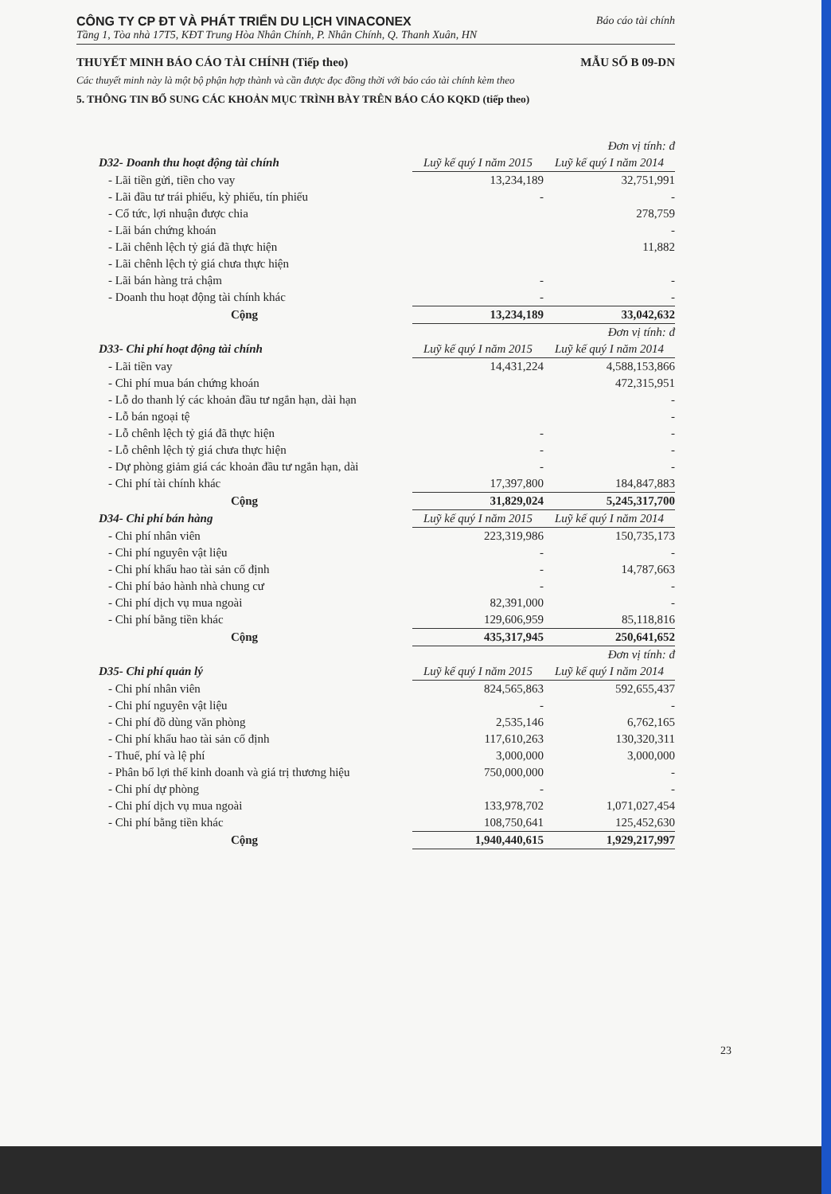CÔNG TY CP ĐT VÀ PHÁT TRIỂN DU LỊCH VINACONEX Báo cáo tài chính
Tầng 1, Tòa nhà 17T5, KĐT Trung Hòa Nhân Chính, P. Nhân Chính, Q. Thanh Xuân, HN
THUYẾT MINH BÁO CÁO TÀI CHÍNH (Tiếp theo) MẪU SỐ B 09-DN
Các thuyết minh này là một bộ phận hợp thành và cần được đọc đồng thời với báo cáo tài chính kèm theo
5. THÔNG TIN BỔ SUNG CÁC KHOẢN MỤC TRÌNH BÀY TRÊN BÁO CÁO KQKD (tiếp theo)
| | | Đơn vị tính: đ |
| D32- Doanh thu hoạt động tài chính | Luỹ kế quý I năm 2015 | Luỹ kế quý I năm 2014 |
| - Lãi tiền gửi, tiền cho vay | 13,234,189 | 32,751,991 |
| - Lãi đầu tư trái phiếu, kỳ phiếu, tín phiếu | - | - |
| - Cổ tức, lợi nhuận được chia | | 278,759 |
| - Lãi bán chứng khoán | | - |
| - Lãi chênh lệch tỷ giá đã thực hiện | | 11,882 |
| - Lãi chênh lệch tỷ giá chưa thực hiện | | |
| - Lãi bán hàng trả chậm | - | - |
| - Doanh thu hoạt động tài chính khác | - | - |
| Cộng | 13,234,189 | 33,042,632 |
| | | Đơn vị tính: đ |
| D33- Chi phí hoạt động tài chính | Luỹ kế quý I năm 2015 | Luỹ kế quý I năm 2014 |
| - Lãi tiền vay | 14,431,224 | 4,588,153,866 |
| - Chi phí mua bán chứng khoán | | 472,315,951 |
| - Lỗ do thanh lý các khoản đầu tư ngắn hạn, dài hạn | | - |
| - Lỗ bán ngoại tệ | | - |
| - Lỗ chênh lệch tỷ giá đã thực hiện | - | - |
| - Lỗ chênh lệch tỷ giá chưa thực hiện | - | - |
| - Dự phòng giảm giá các khoản đầu tư ngắn hạn, dài | - | - |
| - Chi phí tài chính khác | 17,397,800 | 184,847,883 |
| Cộng | 31,829,024 | 5,245,317,700 |
| D34- Chi phí bán hàng | Luỹ kế quý I năm 2015 | Luỹ kế quý I năm 2014 |
| - Chi phí nhân viên | 223,319,986 | 150,735,173 |
| - Chi phí nguyên vật liệu | - | - |
| - Chi phí khấu hao tài sản cố định | - | 14,787,663 |
| - Chi phí bảo hành nhà chung cư | - | - |
| - Chi phí dịch vụ mua ngoài | 82,391,000 | - |
| - Chi phí bằng tiền khác | 129,606,959 | 85,118,816 |
| Cộng | 435,317,945 | 250,641,652 |
| | | Đơn vị tính: đ |
| D35- Chi phí quản lý | Luỹ kế quý I năm 2015 | Luỹ kế quý I năm 2014 |
| - Chi phí nhân viên | 824,565,863 | 592,655,437 |
| - Chi phí nguyên vật liệu | - | - |
| - Chi phí đồ dùng văn phòng | 2,535,146 | 6,762,165 |
| - Chi phí khấu hao tài sản cố định | 117,610,263 | 130,320,311 |
| - Thuế, phí và lệ phí | 3,000,000 | 3,000,000 |
| - Phân bổ lợi thế kinh doanh và giá trị thương hiệu | 750,000,000 | - |
| - Chi phí dự phòng | - | - |
| - Chi phí dịch vụ mua ngoài | 133,978,702 | 1,071,027,454 |
| - Chi phí bằng tiền khác | 108,750,641 | 125,452,630 |
| Cộng | 1,940,440,615 | 1,929,217,997 |
23